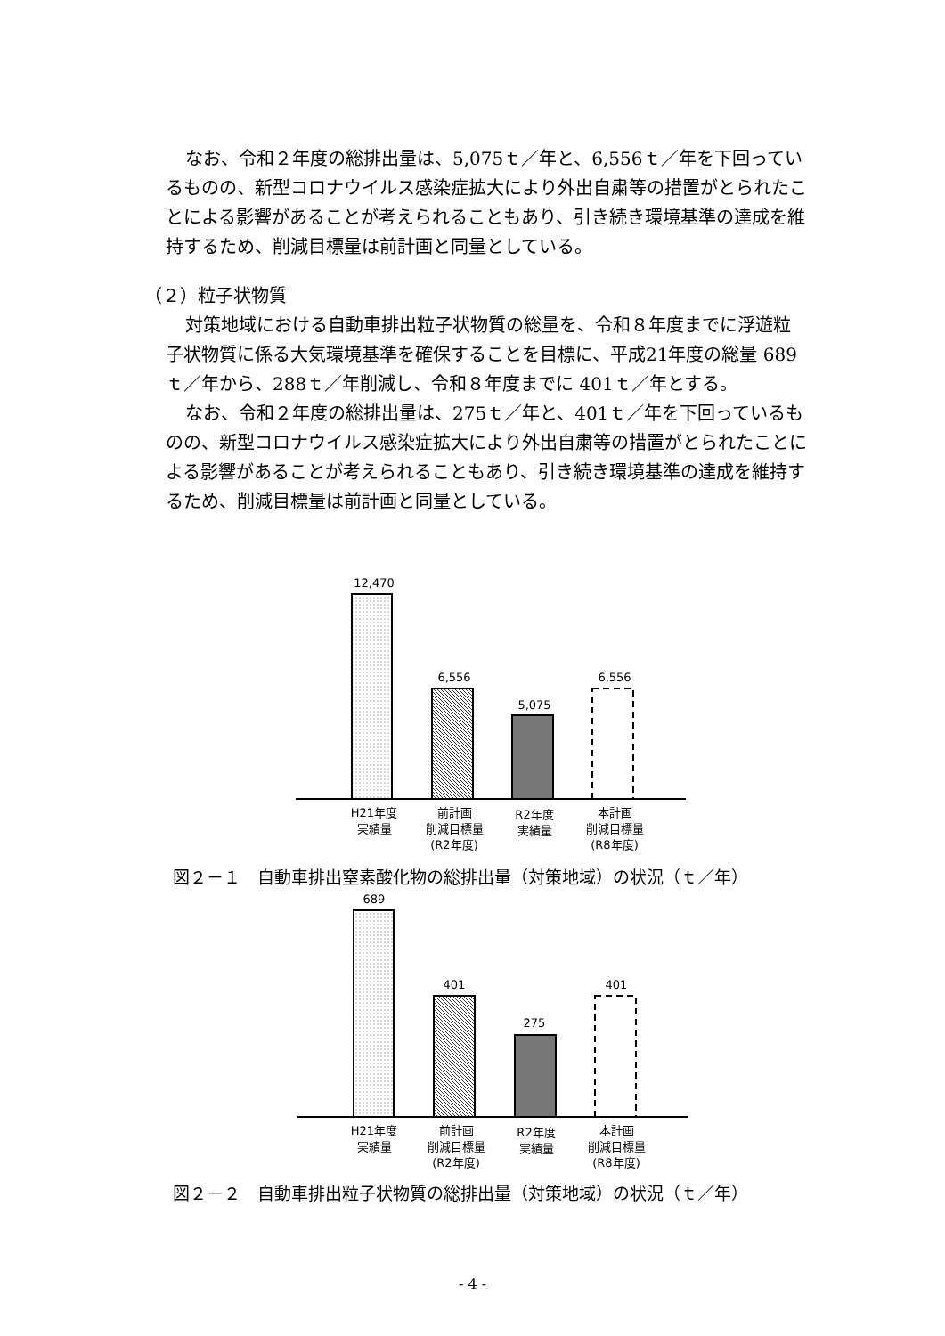なお、令和２年度の総排出量は、5,075ｔ／年と、6,556ｔ／年を下回っているものの、新型コロナウイルス感染症拡大により外出自粛等の措置がとられたことによる影響があることが考えられることもあり、引き続き環境基準の達成を維持するため、削減目標量は前計画と同量としている。
（２）粒子状物質
対策地域における自動車排出粒子状物質の総量を、令和８年度までに浮遊粒子状物質に係る大気環境基準を確保することを目標に、平成21年度の総量 689ｔ／年から、288ｔ／年削減し、令和８年度までに 401ｔ／年とする。
なお、令和２年度の総排出量は、275ｔ／年と、401ｔ／年を下回っているものの、新型コロナウイルス感染症拡大により外出自粛等の措置がとられたことによる影響があることが考えられることもあり、引き続き環境基準の達成を維持するため、削減目標量は前計画と同量としている。
12,470
6,556
5,075
6,556
H21年度
実績量
前計画
削減目標量
(R2年度)
R2年度
実績量
本計画
削減目標量
(R8年度)
図２－１　自動車排出窒素酸化物の総排出量（対策地域）の状況（ｔ／年）
689
401
275
401
H21年度
実績量
前計画
削減目標量
(R2年度)
R2年度
実績量
本計画
削減目標量
(R8年度)
図２－２　自動車排出粒子状物質の総排出量（対策地域）の状況（ｔ／年）
- 4 -